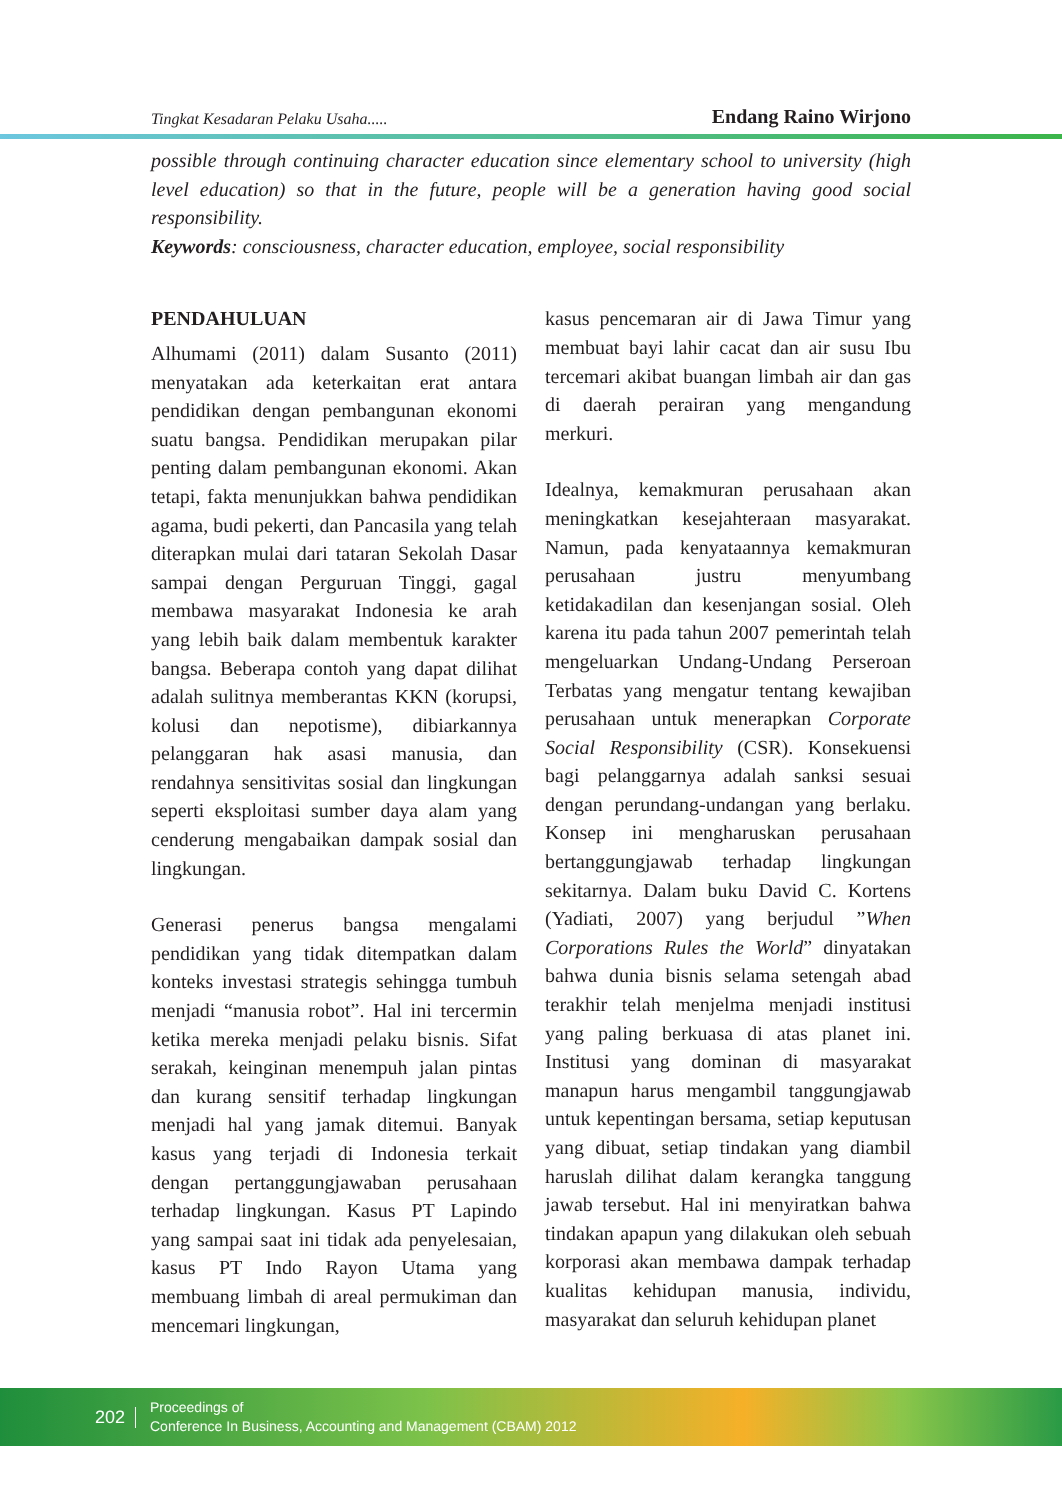Tingkat Kesadaran Pelaku Usaha..... Endang Raino Wirjono
possible through continuing character education since elementary school to university (high level education) so that in the future, people will be a generation having good social responsibility.
Keywords: consciousness, character education, employee, social responsibility
PENDAHULUAN
Alhumami (2011) dalam Susanto (2011) menyatakan ada keterkaitan erat antara pendidikan dengan pembangunan ekonomi suatu bangsa. Pendidikan merupakan pilar penting dalam pembangunan ekonomi. Akan tetapi, fakta menunjukkan bahwa pendidikan agama, budi pekerti, dan Pancasila yang telah diterapkan mulai dari tataran Sekolah Dasar sampai dengan Perguruan Tinggi, gagal membawa masyarakat Indonesia ke arah yang lebih baik dalam membentuk karakter bangsa. Beberapa contoh yang dapat dilihat adalah sulitnya memberantas KKN (korupsi, kolusi dan nepotisme), dibiarkannya pelanggaran hak asasi manusia, dan rendahnya sensitivitas sosial dan lingkungan seperti eksploitasi sumber daya alam yang cenderung mengabaikan dampak sosial dan lingkungan.
Generasi penerus bangsa mengalami pendidikan yang tidak ditempatkan dalam konteks investasi strategis sehingga tumbuh menjadi “manusia robot”. Hal ini tercermin ketika mereka menjadi pelaku bisnis. Sifat serakah, keinginan menempuh jalan pintas dan kurang sensitif terhadap lingkungan menjadi hal yang jamak ditemui. Banyak kasus yang terjadi di Indonesia terkait dengan pertanggungjawaban perusahaan terhadap lingkungan. Kasus PT Lapindo yang sampai saat ini tidak ada penyelesaian, kasus PT Indo Rayon Utama yang membuang limbah di areal permukiman dan mencemari lingkungan,
kasus pencemaran air di Jawa Timur yang membuat bayi lahir cacat dan air susu Ibu tercemari akibat buangan limbah air dan gas di daerah perairan yang mengandung merkuri.
Idealnya, kemakmuran perusahaan akan meningkatkan kesejahteraan masyarakat. Namun, pada kenyataannya kemakmuran perusahaan justru menyumbang ketidakadilan dan kesenjangan sosial. Oleh karena itu pada tahun 2007 pemerintah telah mengeluarkan Undang-Undang Perseroan Terbatas yang mengatur tentang kewajiban perusahaan untuk menerapkan Corporate Social Responsibility (CSR). Konsekuensi bagi pelanggarnya adalah sanksi sesuai dengan perundang-undangan yang berlaku. Konsep ini mengharuskan perusahaan bertanggungjawab terhadap lingkungan sekitarnya. Dalam buku David C. Kortens (Yadiati, 2007) yang berjudul ”When Corporations Rules the World” dinyatakan bahwa dunia bisnis selama setengah abad terakhir telah menjelma menjadi institusi yang paling berkuasa di atas planet ini. Institusi yang dominan di masyarakat manapun harus mengambil tanggungjawab untuk kepentingan bersama, setiap keputusan yang dibuat, setiap tindakan yang diambil haruslah dilihat dalam kerangka tanggung jawab tersebut. Hal ini menyiratkan bahwa tindakan apapun yang dilakukan oleh sebuah korporasi akan membawa dampak terhadap kualitas kehidupan manusia, individu, masyarakat dan seluruh kehidupan planet
202
Proceedings of
Conference In Business, Accounting and Management (CBAM) 2012